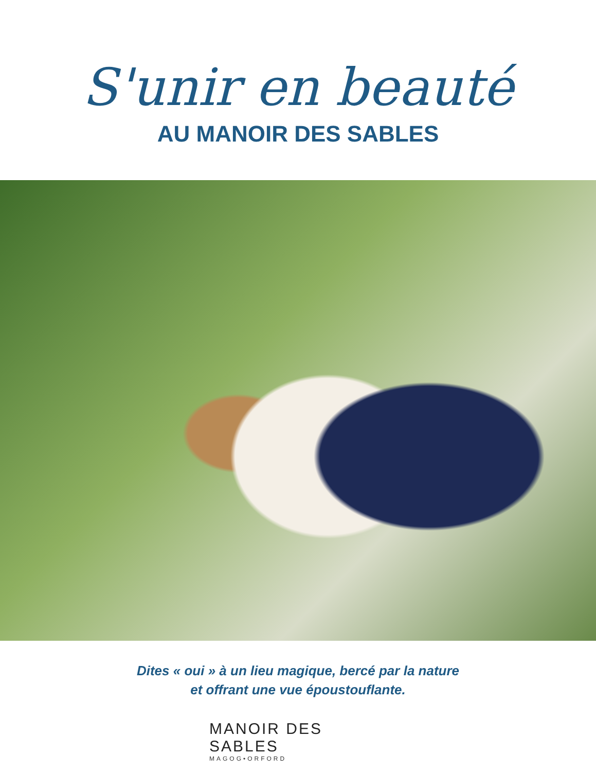S'unir en beauté
AU MANOIR DES SABLES
Dites « oui » à un lieu magique, bercé par la nature
et offrant une vue époustouflante.
MANOIR DES SABLES
MAGOG•ORFORD